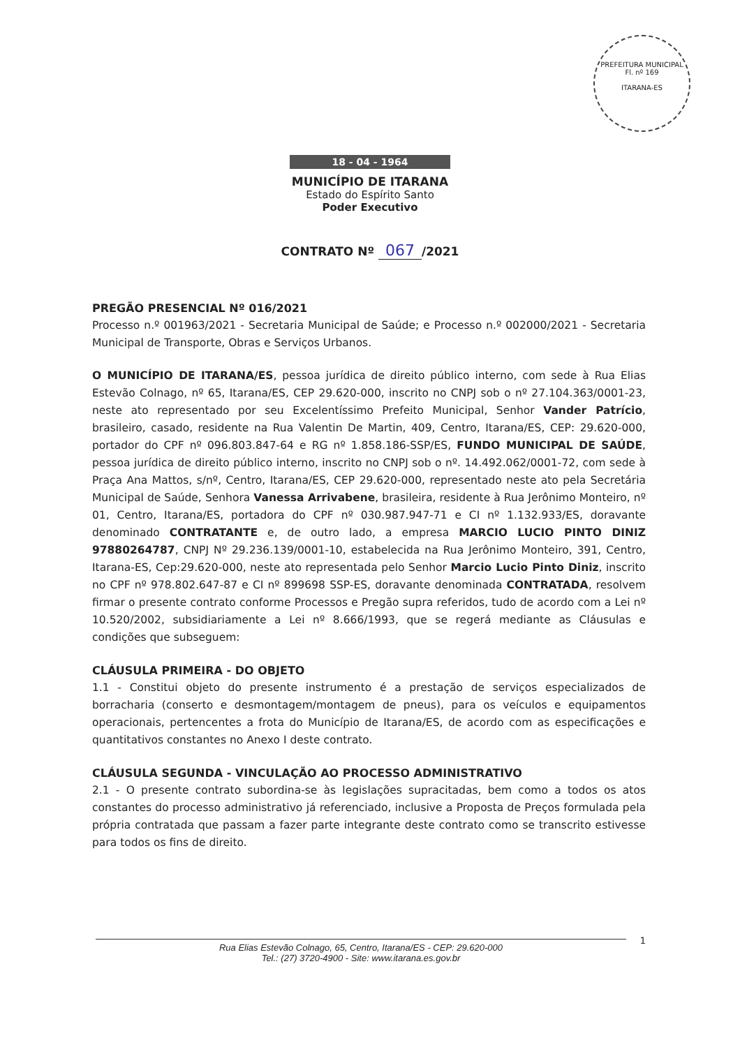PREFEITURA MUNICIPAL
Fl. nº 169
ITARANA-ES
18 - 04 - 1964
MUNICÍPIO DE ITARANA
Estado do Espírito Santo
Poder Executivo
CONTRATO Nº 067 /2021
PREGÃO PRESENCIAL Nº 016/2021
Processo n.º 001963/2021 - Secretaria Municipal de Saúde; e Processo n.º 002000/2021 - Secretaria Municipal de Transporte, Obras e Serviços Urbanos.
O MUNICÍPIO DE ITARANA/ES, pessoa jurídica de direito público interno, com sede à Rua Elias Estevão Colnago, nº 65, Itarana/ES, CEP 29.620-000, inscrito no CNPJ sob o nº 27.104.363/0001-23, neste ato representado por seu Excelentíssimo Prefeito Municipal, Senhor Vander Patrício, brasileiro, casado, residente na Rua Valentin De Martin, 409, Centro, Itarana/ES, CEP: 29.620-000, portador do CPF nº 096.803.847-64 e RG nº 1.858.186-SSP/ES, FUNDO MUNICIPAL DE SAÚDE, pessoa jurídica de direito público interno, inscrito no CNPJ sob o nº. 14.492.062/0001-72, com sede à Praça Ana Mattos, s/nº, Centro, Itarana/ES, CEP 29.620-000, representado neste ato pela Secretária Municipal de Saúde, Senhora Vanessa Arrivabene, brasileira, residente à Rua Jerônimo Monteiro, nº 01, Centro, Itarana/ES, portadora do CPF nº 030.987.947-71 e CI nº 1.132.933/ES, doravante denominado CONTRATANTE e, de outro lado, a empresa MARCIO LUCIO PINTO DINIZ 97880264787, CNPJ Nº 29.236.139/0001-10, estabelecida na Rua Jerônimo Monteiro, 391, Centro, Itarana-ES, Cep:29.620-000, neste ato representada pelo Senhor Marcio Lucio Pinto Diniz, inscrito no CPF nº 978.802.647-87 e CI nº 899698 SSP-ES, doravante denominada CONTRATADA, resolvem firmar o presente contrato conforme Processos e Pregão supra referidos, tudo de acordo com a Lei nº 10.520/2002, subsidiariamente a Lei nº 8.666/1993, que se regerá mediante as Cláusulas e condições que subseguem:
CLÁUSULA PRIMEIRA - DO OBJETO
1.1 - Constitui objeto do presente instrumento é a prestação de serviços especializados de borracharia (conserto e desmontagem/montagem de pneus), para os veículos e equipamentos operacionais, pertencentes a frota do Município de Itarana/ES, de acordo com as especificações e quantitativos constantes no Anexo I deste contrato.
CLÁUSULA SEGUNDA - VINCULAÇÃO AO PROCESSO ADMINISTRATIVO
2.1 - O presente contrato subordina-se às legislações supracitadas, bem como a todos os atos constantes do processo administrativo já referenciado, inclusive a Proposta de Preços formulada pela própria contratada que passam a fazer parte integrante deste contrato como se transcrito estivesse para todos os fins de direito.
Rua Elias Estevão Colnago, 65, Centro, Itarana/ES - CEP: 29.620-000
Tel.: (27) 3720-4900 - Site: www.itarana.es.gov.br
1